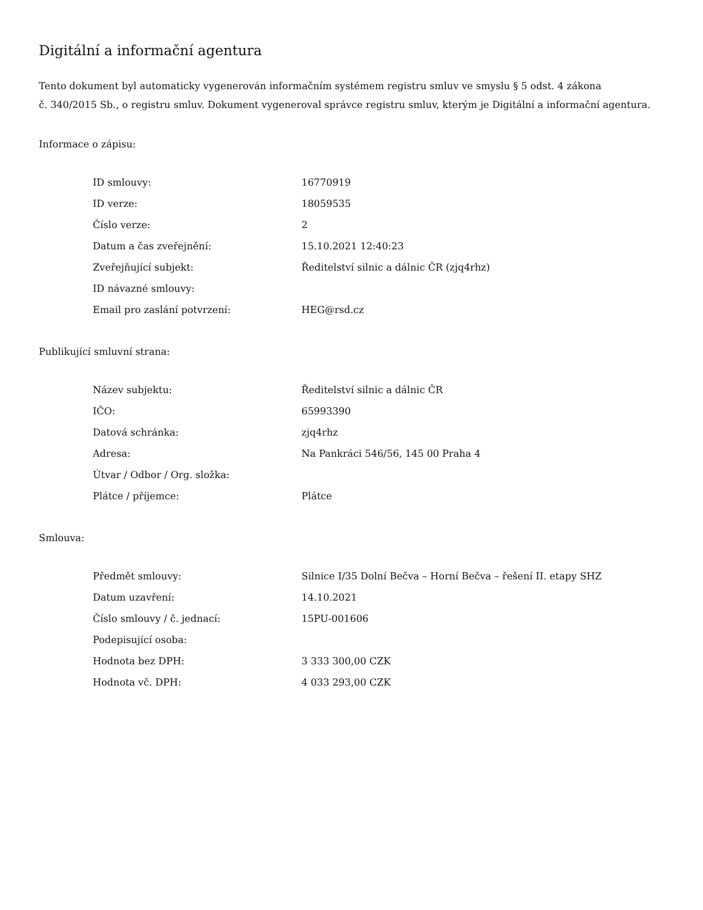Digitální a informační agentura
Tento dokument byl automaticky vygenerován informačním systémem registru smluv ve smyslu § 5 odst. 4 zákona
č. 340/2015 Sb., o registru smluv. Dokument vygeneroval správce registru smluv, kterým je Digitální a informační agentura.
Informace o zápisu:
| ID smlouvy: | 16770919 |
| ID verze: | 18059535 |
| Číslo verze: | 2 |
| Datum a čas zveřejnění: | 15.10.2021 12:40:23 |
| Zveřejňující subjekt: | Ředitelství silnic a dálnic ČR (zjq4rhz) |
| ID návazné smlouvy: | |
| Email pro zaslání potvrzení: | HEG@rsd.cz |
Publikující smluvní strana:
| Název subjektu: | Ředitelství silnic a dálnic ČR |
| IČO: | 65993390 |
| Datová schránka: | zjq4rhz |
| Adresa: | Na Pankráci 546/56, 145 00 Praha 4 |
| Útvar / Odbor / Org. složka: | |
| Plátce / příjemce: | Plátce |
Smlouva:
| Předmět smlouvy: | Silnice I/35 Dolní Bečva – Horní Bečva – řešení II. etapy SHZ |
| Datum uzavření: | 14.10.2021 |
| Číslo smlouvy / č. jednací: | 15PU-001606 |
| Podepisující osoba: | |
| Hodnota bez DPH: | 3 333 300,00 CZK |
| Hodnota vč. DPH: | 4 033 293,00 CZK |